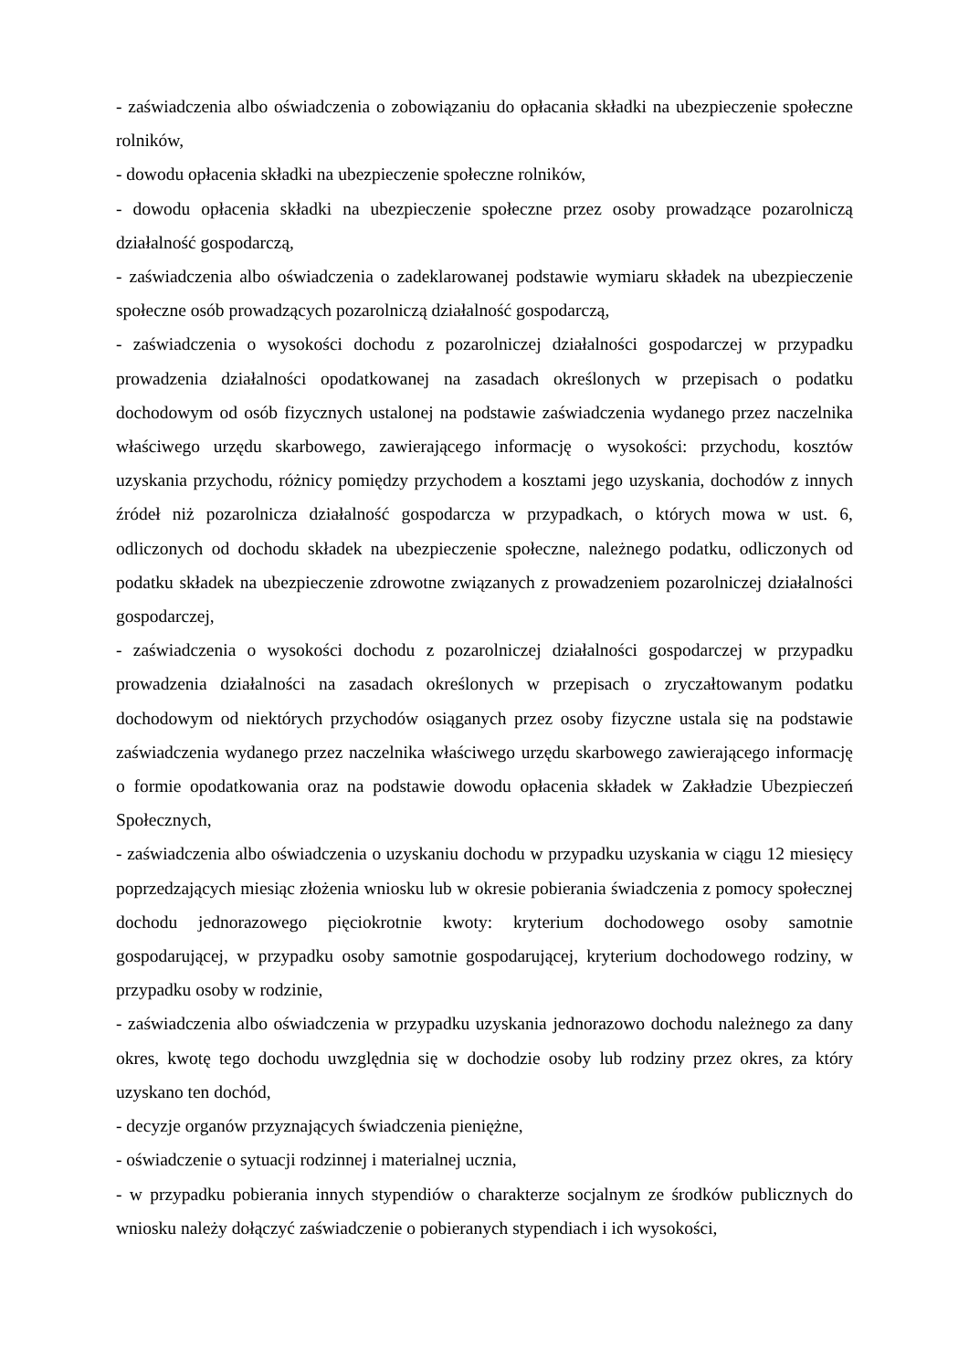- zaświadczenia albo oświadczenia o zobowiązaniu do opłacania składki na ubezpieczenie społeczne rolników,
- dowodu opłacenia składki na ubezpieczenie społeczne rolników,
- dowodu opłacenia składki na ubezpieczenie społeczne przez osoby prowadzące pozarolniczą działalność gospodarczą,
- zaświadczenia albo oświadczenia o zadeklarowanej podstawie wymiaru składek na ubezpieczenie społeczne osób prowadzących pozarolniczą działalność gospodarczą,
- zaświadczenia o wysokości dochodu z pozarolniczej działalności gospodarczej w przypadku prowadzenia działalności opodatkowanej na zasadach określonych w przepisach o podatku dochodowym od osób fizycznych ustalonej na podstawie zaświadczenia wydanego przez naczelnika właściwego urzędu skarbowego, zawierającego informację o wysokości: przychodu, kosztów uzyskania przychodu, różnicy pomiędzy przychodem a kosztami jego uzyskania, dochodów z innych źródeł niż pozarolnicza działalność gospodarcza w przypadkach, o których mowa w ust. 6, odliczonych od dochodu składek na ubezpieczenie społeczne, należnego podatku, odliczonych od podatku składek na ubezpieczenie zdrowotne związanych z prowadzeniem pozarolniczej działalności gospodarczej,
- zaświadczenia o wysokości dochodu z pozarolniczej działalności gospodarczej w przypadku prowadzenia działalności na zasadach określonych w przepisach o zryczałtowanym podatku dochodowym od niektórych przychodów osiąganych przez osoby fizyczne ustala się na podstawie zaświadczenia wydanego przez naczelnika właściwego urzędu skarbowego zawierającego informację o formie opodatkowania oraz na podstawie dowodu opłacenia składek w Zakładzie Ubezpieczeń Społecznych,
- zaświadczenia albo oświadczenia o uzyskaniu dochodu w przypadku uzyskania w ciągu 12 miesięcy poprzedzających miesiąc złożenia wniosku lub w okresie pobierania świadczenia z pomocy społecznej dochodu jednorazowego pięciokrotnie kwoty: kryterium dochodowego osoby samotnie gospodarującej, w przypadku osoby samotnie gospodarującej, kryterium dochodowego rodziny, w przypadku osoby w rodzinie,
- zaświadczenia albo oświadczenia w przypadku uzyskania jednorazowo dochodu należnego za dany okres, kwotę tego dochodu uwzględnia się w dochodzie osoby lub rodziny przez okres, za który uzyskano ten dochód,
- decyzje organów przyznających świadczenia pieniężne,
- oświadczenie o sytuacji rodzinnej i materialnej ucznia,
- w przypadku pobierania innych stypendiów o charakterze socjalnym ze środków publicznych do wniosku należy dołączyć zaświadczenie o pobieranych stypendiach i ich wysokości,